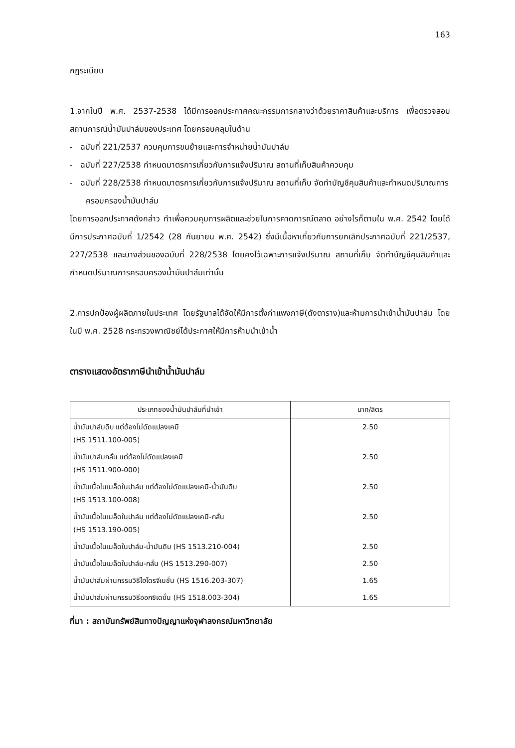163
กฎระเบียบ
1.จากในปี พ.ศ. 2537-2538 ได้มีการออกประกาศคณะกรรมการกลางว่าด้วยราคาสินค้าและบริการ เพื่อตรวจสอบสถานการณ์น้ำมันปาล์มของประเทศ โดยครอบคลุมในด้าน
- ฉบับที่ 221/2537 ควบคุมการขนย้ายและการจำหน่ายน้ำมันปาล์ม
- ฉบับที่ 227/2538 กำหนดมาตรการเกี่ยวกับการแจ้งปริมาณ สถานที่เก็บสินค้าควบคุม
- ฉบับที่ 228/2538 กำหนดมาตรการเกี่ยวกับการแจ้งปริมาณ สถานที่เก็บ จัดทำบัญชีคุมสินค้าและกำหนดปริมาณการครอบครองน้ำมันปาล์ม
โดยการออกประกาศดังกล่าว ทำเพื่อควบคุมการผลิตและช่วยในการคาดการณ์ตลาด อย่างไรก็ตามใน พ.ศ. 2542 โดยได้มีการประกาศฉบับที่ 1/2542 (28 กันยายน พ.ศ. 2542) ซึ่งมีเนื้อหาเกี่ยวกับการยกเลิกประกาศฉบับที่ 221/2537, 227/2538 และบางส่วนของฉบับที่ 228/2538 โดยคงไว้เฉพาะการแจ้งปริมาณ สถานที่เก็บ จัดทำบัญชีคุมสินค้าและกำหนดปริมาณการครอบครองน้ำมันปาล์มเท่านั้น
2.การปกป้องผู้ผลิตภายในประเทศ โดยรัฐบาลได้จัดให้มีการตั้งกำแพงภาษี(ดังตาราง)และห้ามการนำเข้าน้ำมันปาล์ม โดยในปี พ.ศ. 2528 กระทรวงพาณิชย์ได้ประกาศให้มีการห้ามนำเข้าน้ำ
ตารางแสดงอัตราภาษีนำเข้าน้ำมันปาล์ม
| ประเภทของน้ำมันปาล์มที่นำเข้า | บาท/ลิตร |
| --- | --- |
| น้ำมันปาล์มดิบ แต่ต้องไม่ดัดแปลงเคมี (HS 1511.100-005) | 2.50 |
| น้ำมันปาล์มกลั่น แต่ต้องไม่ดัดแปลงเคมี (HS 1511.900-000) | 2.50 |
| น้ำมันเนื้อในเมล็ดในปาล์ม แต่ต้องไม่ดัดแปลงเคมี-น้ำมันดิบ (HS 1513.100-008) | 2.50 |
| น้ำมันเนื้อในเมล็ดในปาล์ม แต่ต้องไม่ดัดแปลงเคมี-กลั่น (HS 1513.190-005) | 2.50 |
| น้ำมันเนื้อในเมล็ดในปาล์ม-น้ำมันดิบ (HS 1513.210-004) | 2.50 |
| น้ำมันเนื้อในเมล็ดในปาล์ม-กลั่น (HS 1513.290-007) | 2.50 |
| น้ำมันปาล์มผ่านกรรมวิธีไฮโดรจีเนชั่น (HS 1516.203-307) | 1.65 |
| น้ำมันปาล์มผ่านกรรมวิธีออกซิเดชั่น (HS 1518.003-304) | 1.65 |
ที่มา : สถาบันทรัพย์สินทางปัญญาแห่งจุฬาลงกรณ์มหาวิทยาลัย